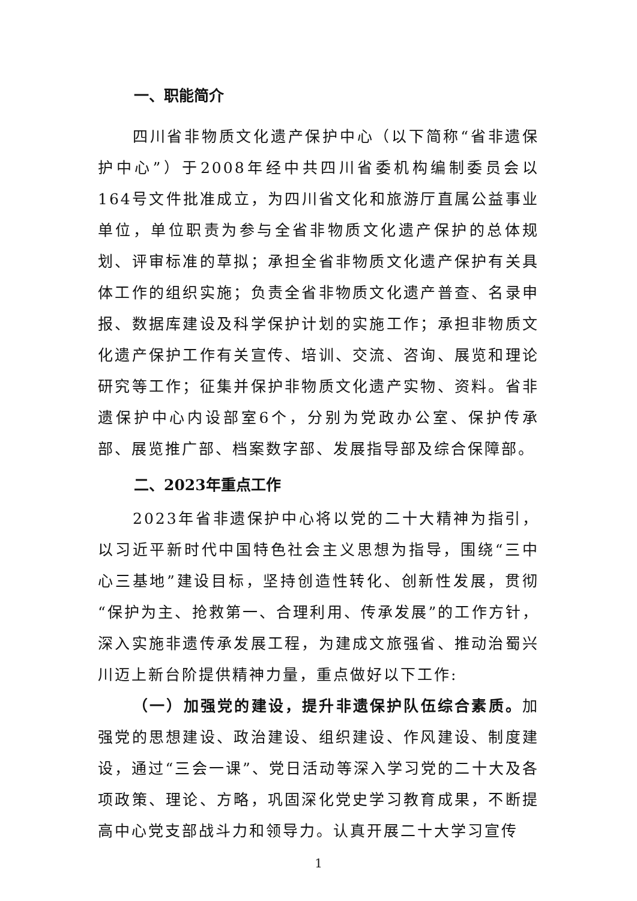一、职能简介
四川省非物质文化遗产保护中心（以下简称“省非遗保护中心”）于2008年经中共四川省委机构编制委员会以164号文件批准成立，为四川省文化和旅游厅直属公益事业单位，单位职责为参与全省非物质文化遗产保护的总体规划、评审标准的草拟；承担全省非物质文化遗产保护有关具体工作的组织实施；负责全省非物质文化遗产普查、名录申报、数据库建设及科学保护计划的实施工作；承担非物质文化遗产保护工作有关宣传、培训、交流、咨询、展览和理论研究等工作；征集并保护非物质文化遗产实物、资料。省非遗保护中心内设部室6个，分别为党政办公室、保护传承部、展览推广部、档案数字部、发展指导部及综合保障部。
二、2023年重点工作
2023年省非遗保护中心将以党的二十大精神为指引，以习近平新时代中国特色社会主义思想为指导，围绕“三中心三基地”建设目标，坚持创造性转化、创新性发展，贯彻“保护为主、抢救第一、合理利用、传承发展”的工作方针，深入实施非遗传承发展工程，为建成文旅强省、推动治蜀兴川迈上新台阶提供精神力量，重点做好以下工作:
（一）加强党的建设，提升非遗保护队伍综合素质。加强党的思想建设、政治建设、组织建设、作风建设、制度建设，通过“三会一课”、党日活动等深入学习党的二十大及各项政策、理论、方略，巩固深化党史学习教育成果，不断提高中心党支部战斗力和领导力。认真开展二十大学习宣传
1